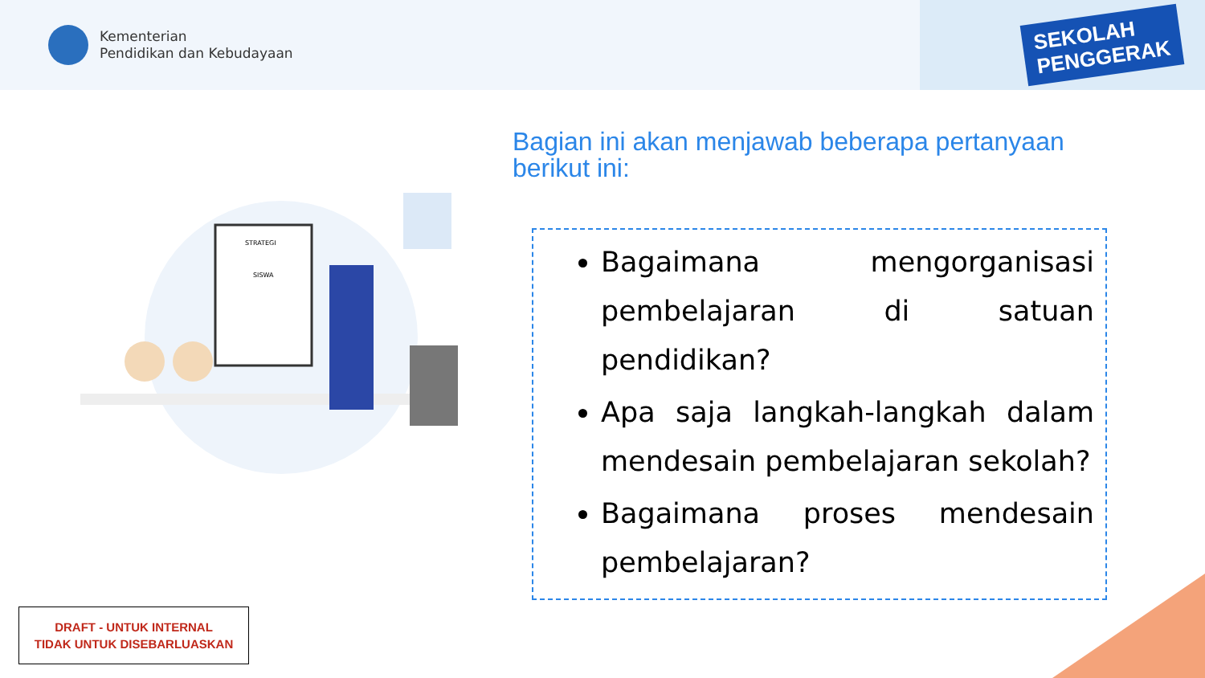Kementerian
Pendidikan dan Kebudayaan
SEKOLAH
PENGGERAK
STRATEGI
SISWA
Bagian ini akan menjawab beberapa pertanyaan berikut ini:
Bagaimana mengorganisasi pembelajaran di satuan pendidikan?
Apa saja langkah-langkah dalam mendesain pembelajaran sekolah?
Bagaimana proses mendesain pembelajaran?
DRAFT - UNTUK INTERNAL
TIDAK UNTUK DISEBARLUASKAN